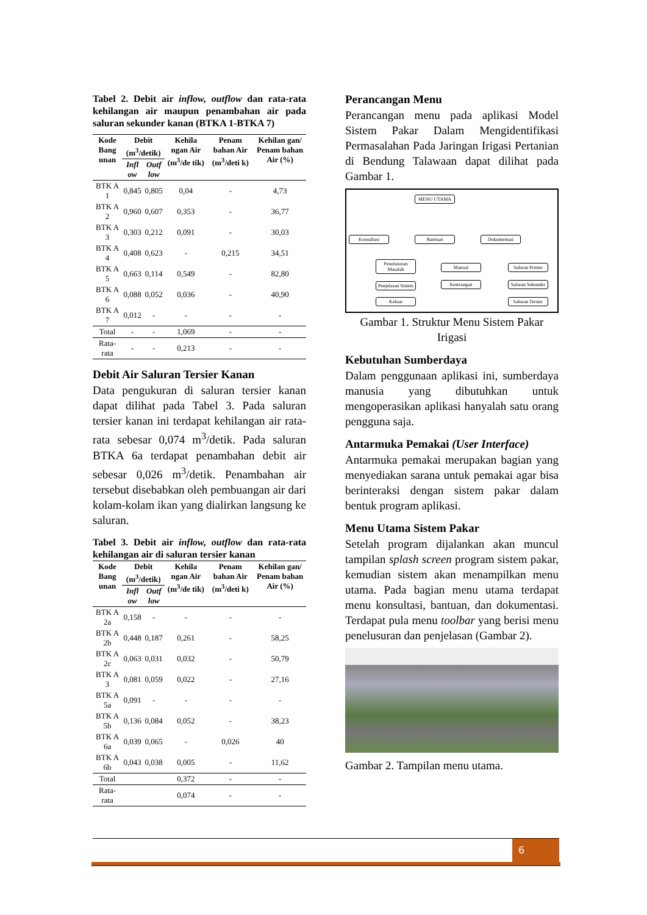Tabel 2. Debit air inflow, outflow dan rata-rata kehilangan air maupun penambahan air pada saluran sekunder kanan (BTKA 1-BTKA 7)
| Kode Bang unan | Debit (m<sup>3</sup>/detik) | | Kehila ngan Air (m<sup>3</sup>/de tik) | Penam bahan Air (m<sup>3</sup>/deti k) | Kehilan gan/ Penam bahan Air (%) |
| --- | --- | --- | --- | --- | --- |
| | Infl ow | Outf low | | | |
| BTK A 1 | 0,845 | 0,805 | 0,04 | - | 4,73 |
| BTK A 2 | 0,960 | 0,607 | 0,353 | - | 36,77 |
| BTK A 3 | 0,303 | 0,212 | 0,091 | - | 30,03 |
| BTK A 4 | 0,408 | 0,623 | - | 0,215 | 34,51 |
| BTK A 5 | 0,663 | 0,114 | 0,549 | - | 82,80 |
| BTK A 6 | 0,088 | 0,052 | 0,036 | - | 40,90 |
| BTK A 7 | 0,012 | - | - | - | - |
| Total | - | - | 1,069 | - | - |
| Rata-rata | - | - | 0,213 | - | - |
Debit Air Saluran Tersier Kanan
Data pengukuran di saluran tersier kanan dapat dilihat pada Tabel 3. Pada saluran tersier kanan ini terdapat kehilangan air rata-rata sebesar 0,074 m<sup>3</sup>/detik. Pada saluran BTKA 6a terdapat penambahan debit air sebesar 0,026 m<sup>3</sup>/detik. Penambahan air tersebut disebabkan oleh pembuangan air dari kolam-kolam ikan yang dialirkan langsung ke saluran.
Tabel 3. Debit air inflow, outflow dan rata-rata kehilangan air di saluran tersier kanan
| Kode Bang unan | Debit (m<sup>3</sup>/detik) | | Kehila ngan Air (m<sup>3</sup>/de tik) | Penam bahan Air (m<sup>3</sup>/deti k) | Kehilan gan/ Penam bahan Air (%) |
| --- | --- | --- | --- | --- | --- |
| | Infl ow | Outf low | | | |
| BTK A 2a | 0,158 | - | - | - | - |
| BTK A 2b | 0,448 | 0,187 | 0,261 | - | 58,25 |
| BTK A 2c | 0,063 | 0,031 | 0,032 | - | 50,79 |
| BTK A 3 | 0,081 | 0,059 | 0,022 | - | 27,16 |
| BTK A 5a | 0,091 | - | - | - | - |
| BTK A 5b | 0,136 | 0,084 | 0,052 | - | 38,23 |
| BTK A 6a | 0,039 | 0,065 | - | 0,026 | 40 |
| BTK A 6b | 0,043 | 0,038 | 0,005 | - | 11,62 |
| Total | | | 0,372 | - | - |
| Rata-rata | | | 0,074 | - | - |
Perancangan Menu
Perancangan menu pada aplikasi Model Sistem Pakar Dalam Mengidentifikasi Permasalahan Pada Jaringan Irigasi Pertanian di Bendung Talawaan dapat dilihat pada Gambar 1.
MENU UTAMA
Konsultasi Bantuan Dokumentasi
Penelusuran Masalah
Penjelasan Sistem
Keluar
Manual
Keterangan
Saluran Primer
Saluran Sekunder
Saluran Tersier
Gambar 1. Struktur Menu Sistem Pakar Irigasi
Kebutuhan Sumberdaya
Dalam penggunaan aplikasi ini, sumberdaya manusia yang dibutuhkan untuk mengoperasikan aplikasi hanyalah satu orang pengguna saja.
Antarmuka Pemakai (User Interface)
Antarmuka pemakai merupakan bagian yang menyediakan sarana untuk pemakai agar bisa berinteraksi dengan sistem pakar dalam bentuk program aplikasi.
Menu Utama Sistem Pakar
Setelah program dijalankan akan muncul tampilan splash screen program sistem pakar, kemudian sistem akan menampilkan menu utama. Pada bagian menu utama terdapat menu konsultasi, bantuan, dan dokumentasi. Terdapat pula menu toolbar yang berisi menu penelusuran dan penjelasan (Gambar 2).
Gambar 2. Tampilan menu utama.
6